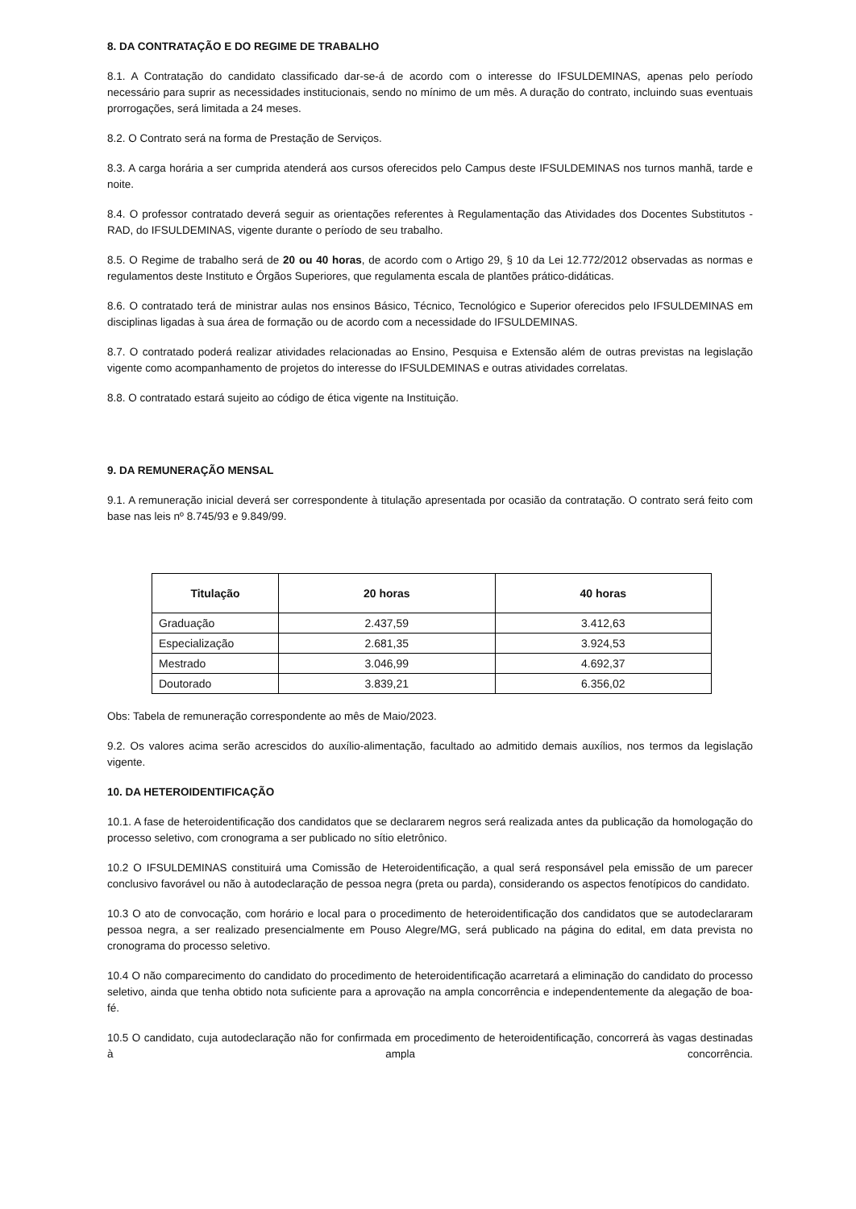8. DA CONTRATAÇÃO E DO REGIME DE TRABALHO
8.1. A Contratação do candidato classificado dar-se-á de acordo com o interesse do IFSULDEMINAS, apenas pelo período necessário para suprir as necessidades institucionais, sendo no mínimo de um mês. A duração do contrato, incluindo suas eventuais prorrogações, será limitada a 24 meses.
8.2. O Contrato será na forma de Prestação de Serviços.
8.3. A carga horária a ser cumprida atenderá aos cursos oferecidos pelo Campus deste IFSULDEMINAS nos turnos manhã, tarde e noite.
8.4. O professor contratado deverá seguir as orientações referentes à Regulamentação das Atividades dos Docentes Substitutos - RAD, do IFSULDEMINAS, vigente durante o período de seu trabalho.
8.5. O Regime de trabalho será de 20 ou 40 horas, de acordo com o Artigo 29, § 10 da Lei 12.772/2012 observadas as normas e regulamentos deste Instituto e Órgãos Superiores, que regulamenta escala de plantões prático-didáticas.
8.6. O contratado terá de ministrar aulas nos ensinos Básico, Técnico, Tecnológico e Superior oferecidos pelo IFSULDEMINAS em disciplinas ligadas à sua área de formação ou de acordo com a necessidade do IFSULDEMINAS.
8.7. O contratado poderá realizar atividades relacionadas ao Ensino, Pesquisa e Extensão além de outras previstas na legislação vigente como acompanhamento de projetos do interesse do IFSULDEMINAS e outras atividades correlatas.
8.8. O contratado estará sujeito ao código de ética vigente na Instituição.
9. DA REMUNERAÇÃO MENSAL
9.1. A remuneração inicial deverá ser correspondente à titulação apresentada por ocasião da contratação. O contrato será feito com base nas leis nº 8.745/93 e 9.849/99.
| Titulação | 20 horas | 40 horas |
| --- | --- | --- |
| Graduação | 2.437,59 | 3.412,63 |
| Especialização | 2.681,35 | 3.924,53 |
| Mestrado | 3.046,99 | 4.692,37 |
| Doutorado | 3.839,21 | 6.356,02 |
Obs: Tabela de remuneração correspondente ao mês de Maio/2023.
9.2. Os valores acima serão acrescidos do auxílio-alimentação, facultado ao admitido demais auxílios, nos termos da legislação vigente.
10. DA HETEROIDENTIFICAÇÃO
10.1. A fase de heteroidentificação dos candidatos que se declararem negros será realizada antes da publicação da homologação do processo seletivo, com cronograma a ser publicado no sítio eletrônico.
10.2 O IFSULDEMINAS constituirá uma Comissão de Heteroidentificação, a qual será responsável pela emissão de um parecer conclusivo favorável ou não à autodeclaração de pessoa negra (preta ou parda), considerando os aspectos fenotípicos do candidato.
10.3 O ato de convocação, com horário e local para o procedimento de heteroidentificação dos candidatos que se autodeclararam pessoa negra, a ser realizado presencialmente em Pouso Alegre/MG, será publicado na página do edital, em data prevista no cronograma do processo seletivo.
10.4 O não comparecimento do candidato do procedimento de heteroidentificação acarretará a eliminação do candidato do processo seletivo, ainda que tenha obtido nota suficiente para a aprovação na ampla concorrência e independentemente da alegação de boa-fé.
10.5 O candidato, cuja autodeclaração não for confirmada em procedimento de heteroidentificação, concorrerá às vagas destinadas à ampla concorrência.